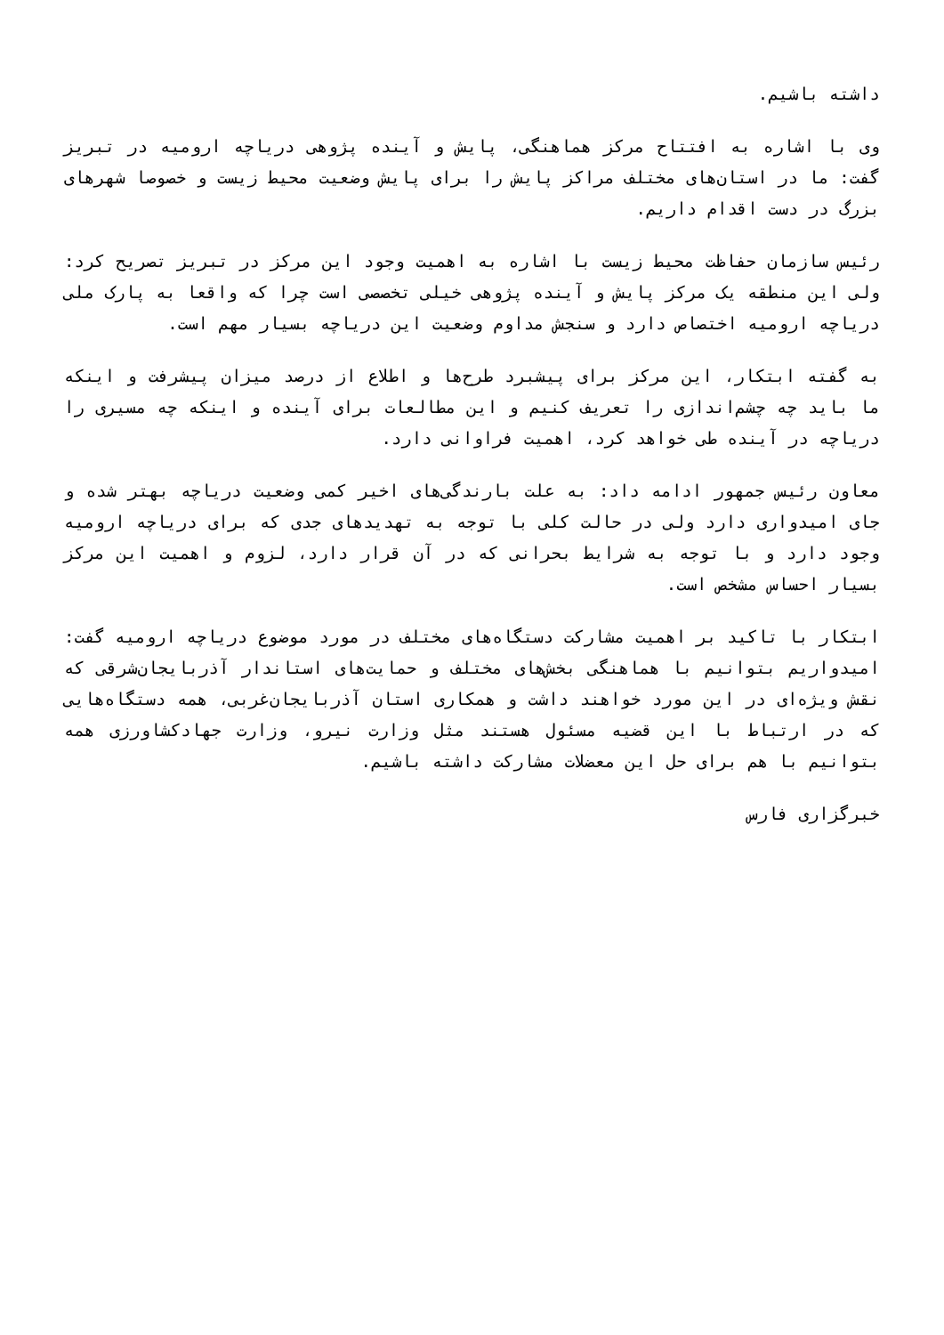داشته باشیم.
وی با اشاره به افتتاح مرکز هماهنگی، پایش و آینده پژوهی دریاچه ارومیه در تبریز گفت: ما در استان‌های مختلف مراکز پایش را برای پایش وضعیت محیط زیست و خصوصا شهرهای بزرگ در دست اقدام داریم.
رئیس سازمان حفاظت محیط زیست با اشاره به اهمیت وجود این مرکز در تبریز تصریح کرد: ولی این منطقه یک مرکز پایش و آینده پژوهی خیلی تخصصی است چرا که واقعا به پارک ملی دریاچه ارومیه اختصاص دارد و سنجش مداوم وضعیت این دریاچه بسیار مهم است.
به گفته ابتکار، این مرکز برای پیشبرد طرح‌ها و اطلاع از درصد میزان پیشرفت و اینکه ما باید چه چشم‌اندازی را تعریف کنیم و این مطالعات برای آینده و اینکه چه مسیری را دریاچه در آینده طی خواهد کرد، اهمیت فراوانی دارد.
معاون رئیس جمهور ادامه داد: به علت بارندگی‌های اخیر کمی وضعیت دریاچه بهتر شده و جای امیدواری دارد ولی در حالت کلی با توجه به تهدیدهای جدی که برای دریاچه ارومیه وجود دارد و با توجه به شرایط بحرانی که در آن قرار دارد، لزوم و اهمیت این مرکز بسیار احساس مشخص است.
ابتکار با تاکید بر اهمیت مشارکت دستگاه‌های مختلف در مورد موضوع دریاچه ارومیه گفت: امیدواریم بتوانیم با هماهنگی بخش‌های مختلف و حمایت‌های استاندار آذربایجان‌شرقی که نقش ویژه‌ای در این مورد خواهند داشت و همکاری استان آذربایجان‌غربی، همه دستگاه‌هایی که در ارتباط با این قضیه مسئول هستند مثل وزارت نیرو، وزارت جهادکشاورزی همه بتوانیم با هم برای حل این معضلات مشارکت داشته باشیم.
خبرگزاری فارس